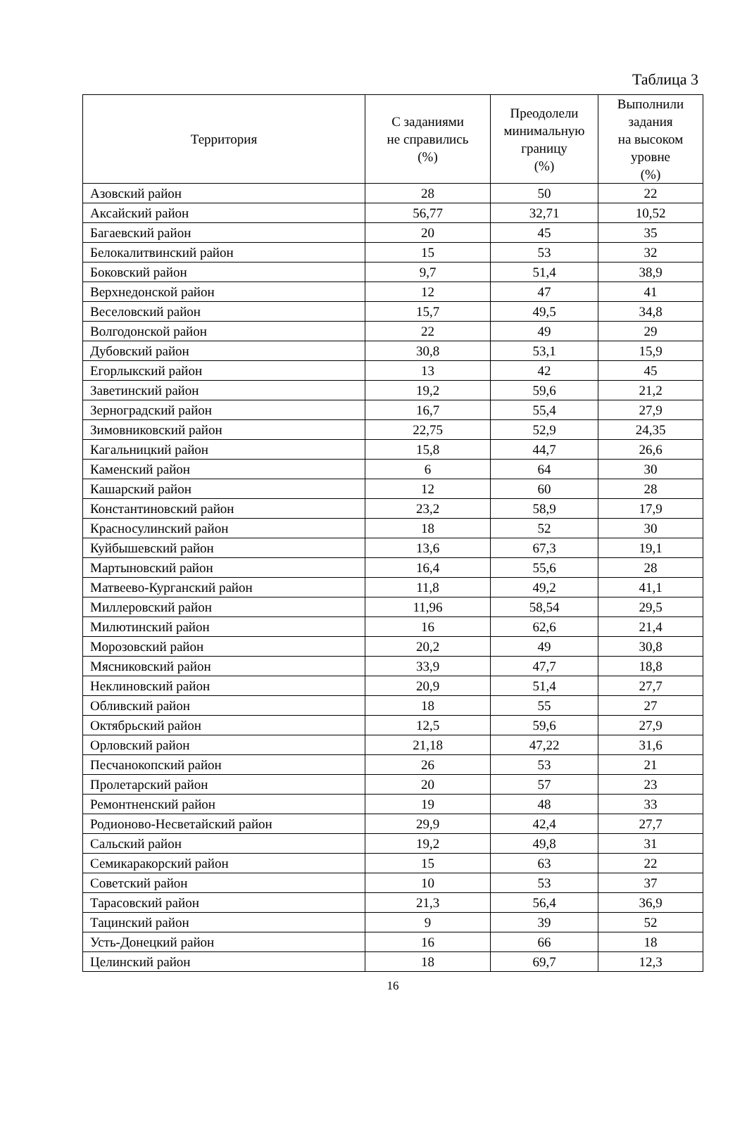Таблица 3
| Территория | С заданиями не справились (%) | Преодолели минимальную границу (%) | Выполнили задания на высоком уровне (%) |
| --- | --- | --- | --- |
| Азовский район | 28 | 50 | 22 |
| Аксайский район | 56,77 | 32,71 | 10,52 |
| Багаевский район | 20 | 45 | 35 |
| Белокалитвинский район | 15 | 53 | 32 |
| Боковский район | 9,7 | 51,4 | 38,9 |
| Верхнедонской район | 12 | 47 | 41 |
| Веселовский район | 15,7 | 49,5 | 34,8 |
| Волгодонской район | 22 | 49 | 29 |
| Дубовский район | 30,8 | 53,1 | 15,9 |
| Егорлыкский район | 13 | 42 | 45 |
| Заветинский район | 19,2 | 59,6 | 21,2 |
| Зерноградский район | 16,7 | 55,4 | 27,9 |
| Зимовниковский район | 22,75 | 52,9 | 24,35 |
| Кагальницкий район | 15,8 | 44,7 | 26,6 |
| Каменский район | 6 | 64 | 30 |
| Кашарский район | 12 | 60 | 28 |
| Константиновский район | 23,2 | 58,9 | 17,9 |
| Красносулинский район | 18 | 52 | 30 |
| Куйбышевский район | 13,6 | 67,3 | 19,1 |
| Мартыновский район | 16,4 | 55,6 | 28 |
| Матвеево-Курганский район | 11,8 | 49,2 | 41,1 |
| Миллеровский район | 11,96 | 58,54 | 29,5 |
| Милютинский район | 16 | 62,6 | 21,4 |
| Морозовский район | 20,2 | 49 | 30,8 |
| Мясниковский район | 33,9 | 47,7 | 18,8 |
| Неклиновский район | 20,9 | 51,4 | 27,7 |
| Обливский район | 18 | 55 | 27 |
| Октябрьский район | 12,5 | 59,6 | 27,9 |
| Орловский район | 21,18 | 47,22 | 31,6 |
| Песчанокопский район | 26 | 53 | 21 |
| Пролетарский район | 20 | 57 | 23 |
| Ремонтненский район | 19 | 48 | 33 |
| Родионово-Несветайский район | 29,9 | 42,4 | 27,7 |
| Сальский район | 19,2 | 49,8 | 31 |
| Семикаракорский район | 15 | 63 | 22 |
| Советский район | 10 | 53 | 37 |
| Тарасовский район | 21,3 | 56,4 | 36,9 |
| Тацинский район | 9 | 39 | 52 |
| Усть-Донецкий район | 16 | 66 | 18 |
| Целинский район | 18 | 69,7 | 12,3 |
16